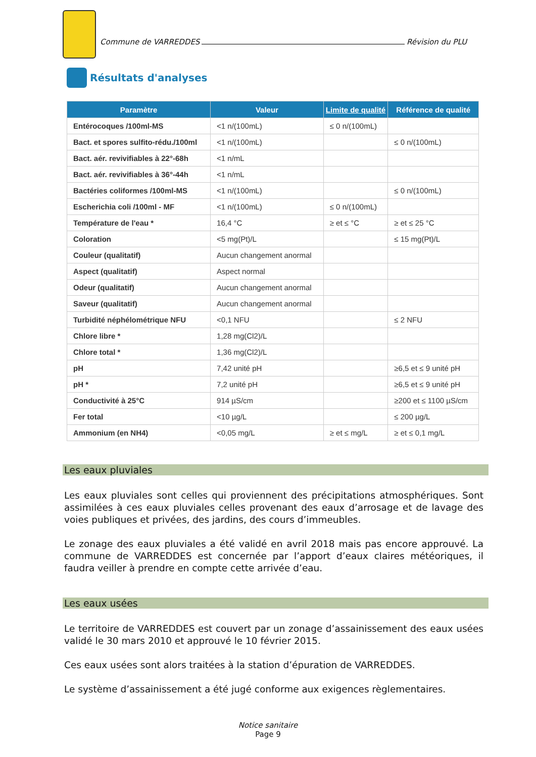Commune de VARREDDES Révision du PLU
Résultats d'analyses
| Paramètre | Valeur | Limite de qualité | Référence de qualité |
| --- | --- | --- | --- |
| Entérocoques /100ml-MS | <1 n/(100mL) | ≤ 0 n/(100mL) | |
| Bact. et spores sulfito-rédu./100ml | <1 n/(100mL) | | ≤ 0 n/(100mL) |
| Bact. aér. revivifiables à 22°-68h | <1 n/mL | | |
| Bact. aér. revivifiables à 36°-44h | <1 n/mL | | |
| Bactéries coliformes /100ml-MS | <1 n/(100mL) | | ≤ 0 n/(100mL) |
| Escherichia coli /100ml - MF | <1 n/(100mL) | ≤ 0 n/(100mL) | |
| Température de l'eau * | 16,4 °C | ≥ et ≤ °C | ≥ et ≤ 25 °C |
| Coloration | <5 mg(Pt)/L | | ≤ 15 mg(Pt)/L |
| Couleur (qualitatif) | Aucun changement anormal | | |
| Aspect (qualitatif) | Aspect normal | | |
| Odeur (qualitatif) | Aucun changement anormal | | |
| Saveur (qualitatif) | Aucun changement anormal | | |
| Turbidité néphélométrique NFU | <0,1 NFU | | ≤ 2 NFU |
| Chlore libre * | 1,28 mg(Cl2)/L | | |
| Chlore total * | 1,36 mg(Cl2)/L | | |
| pH | 7,42 unité pH | | ≥6,5 et ≤ 9 unité pH |
| pH * | 7,2 unité pH | | ≥6,5 et ≤ 9 unité pH |
| Conductivité à 25°C | 914 µS/cm | | ≥200 et ≤ 1100 µS/cm |
| Fer total | <10 µg/L | | ≤ 200 µg/L |
| Ammonium (en NH4) | <0,05 mg/L | ≥ et ≤ mg/L | ≥ et ≤ 0,1 mg/L |
Les eaux pluviales
Les eaux pluviales sont celles qui proviennent des précipitations atmosphériques. Sont assimilées à ces eaux pluviales celles provenant des eaux d’arrosage et de lavage des voies publiques et privées, des jardins, des cours d’immeubles.
Le zonage des eaux pluviales a été validé en avril 2018 mais pas encore approuvé. La commune de VARREDDES est concernée par l’apport d’eaux claires météoriques, il faudra veiller à prendre en compte cette arrivée d’eau.
Les eaux usées
Le territoire de VARREDDES est couvert par un zonage d’assainissement des eaux usées validé le 30 mars 2010 et approuvé le 10 février 2015.
Ces eaux usées sont alors traitées à la station d’épuration de VARREDDES.
Le système d’assainissement a été jugé conforme aux exigences règlementaires.
Notice sanitaire
Page 9